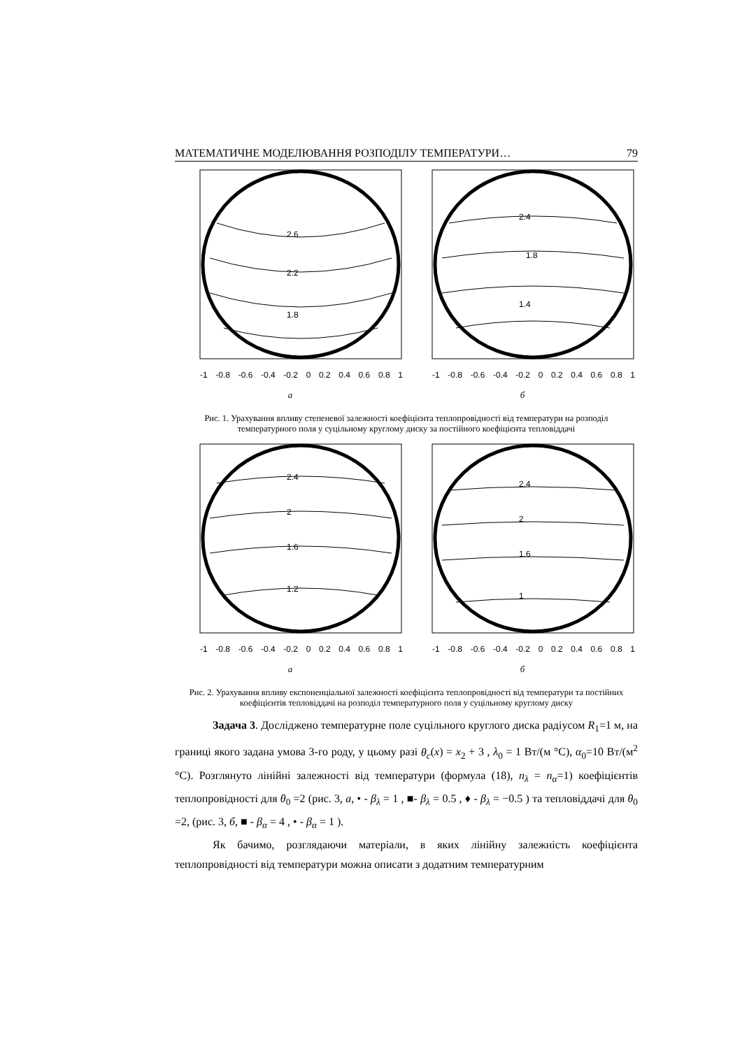МАТЕМАТИЧНЕ МОДЕЛЮВАННЯ РОЗПОДІЛУ ТЕМПЕРАТУРИ… 79
2.6
2.2
1.8
-1 -0.8 -0.6 -0.4 -0.2 0 0.2 0.4 0.6 0.8 1
а
2.4
1.8
1.4
-1 -0.8 -0.6 -0.4 -0.2 0 0.2 0.4 0.6 0.8 1
б
Рис. 1. Урахування впливу степеневої залежності коефіцієнта теплопровідності від температури на розподіл температурного поля у суцільному круглому диску за постійного коефіцієнта тепловіддачі
2.4
2
1.6
1.2
-1 -0.8 -0.6 -0.4 -0.2 0 0.2 0.4 0.6 0.8 1
а
2.4
2
1.6
1
-1 -0.8 -0.6 -0.4 -0.2 0 0.2 0.4 0.6 0.8 1
б
Рис. 2. Урахування впливу експоненціальної залежності коефіцієнта теплопровідності від температури та постійних коефіцієнтів тепловіддачі на розподіл температурного поля у суцільному круглому диску
Задача 3. Досліджено температурне поле суцільного круглого диска радіусом R<sub>1</sub>=1 м, на границі якого задана умова 3-го роду, у цьому разі θ<sub>c</sub>(x) = x<sub>2</sub> + 3 , λ<sub>0</sub> = 1 Вт/(м °С), α<sub>0</sub>=10 Вт/(м<sup>2</sup> °С). Розглянуто лінійні залежності від температури (формула (18), n<sub>λ</sub> = n<sub>α</sub>=1) коефіцієнтів теплопровідності для θ<sub>0</sub> =2 (рис. 3, а, • - β<sub>λ</sub> = 1 , ■- β<sub>λ</sub> = 0.5 , ♦ - β<sub>λ</sub> = −0.5 ) та тепловіддачі для θ<sub>0</sub> =2, (рис. 3, б, ■ - β<sub>α</sub> = 4 , • - β<sub>α</sub> = 1 ).
Як бачимо, розглядаючи матеріали, в яких лінійну залежність коефіцієнта теплопровідності від температури можна описати з додатним температурним